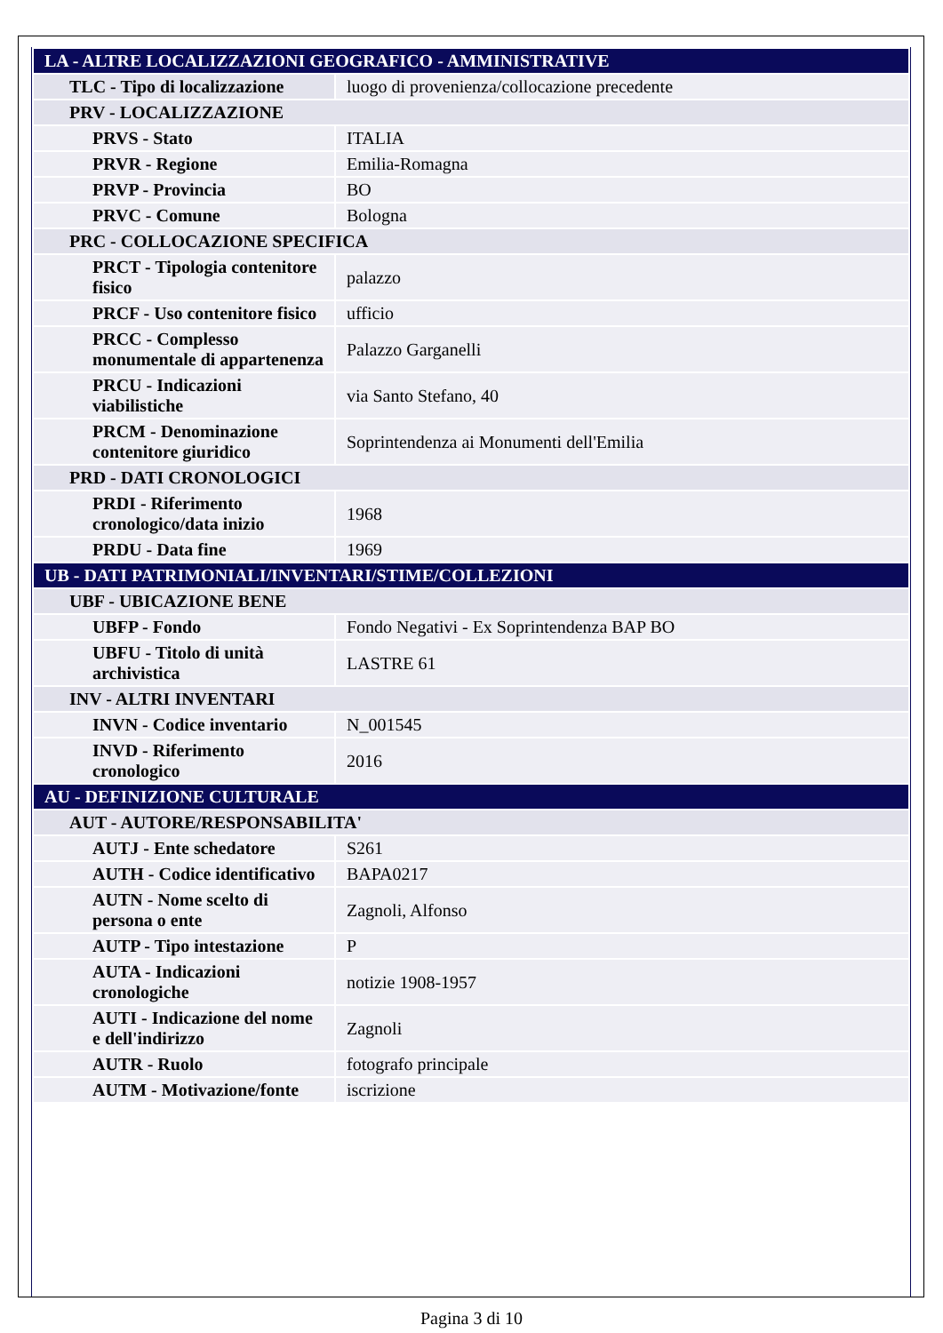| LA - ALTRE LOCALIZZAZIONI GEOGRAFICO - AMMINISTRATIVE | |
| TLC - Tipo di localizzazione | luogo di provenienza/collocazione precedente |
| PRV - LOCALIZZAZIONE | |
| PRVS - Stato | ITALIA |
| PRVR - Regione | Emilia-Romagna |
| PRVP - Provincia | BO |
| PRVC - Comune | Bologna |
| PRC - COLLOCAZIONE SPECIFICA | |
| PRCT - Tipologia contenitore fisico | palazzo |
| PRCF - Uso contenitore fisico | ufficio |
| PRCC - Complesso monumentale di appartenenza | Palazzo Garganelli |
| PRCU - Indicazioni viabilistiche | via Santo Stefano, 40 |
| PRCM - Denominazione contenitore giuridico | Soprintendenza ai Monumenti dell'Emilia |
| PRD - DATI CRONOLOGICI | |
| PRDI - Riferimento cronologico/data inizio | 1968 |
| PRDU - Data fine | 1969 |
| UB - DATI PATRIMONIALI/INVENTARI/STIME/COLLEZIONI | |
| UBF - UBICAZIONE BENE | |
| UBFP - Fondo | Fondo Negativi - Ex Soprintendenza BAP BO |
| UBFU - Titolo di unità archivistica | LASTRE 61 |
| INV - ALTRI INVENTARI | |
| INVN - Codice inventario | N_001545 |
| INVD - Riferimento cronologico | 2016 |
| AU - DEFINIZIONE CULTURALE | |
| AUT - AUTORE/RESPONSABILITA' | |
| AUTJ - Ente schedatore | S261 |
| AUTH - Codice identificativo | BAPA0217 |
| AUTN - Nome scelto di persona o ente | Zagnoli, Alfonso |
| AUTP - Tipo intestazione | P |
| AUTA - Indicazioni cronologiche | notizie 1908-1957 |
| AUTI - Indicazione del nome e dell'indirizzo | Zagnoli |
| AUTR - Ruolo | fotografo principale |
| AUTM - Motivazione/fonte | iscrizione |
Pagina 3 di 10